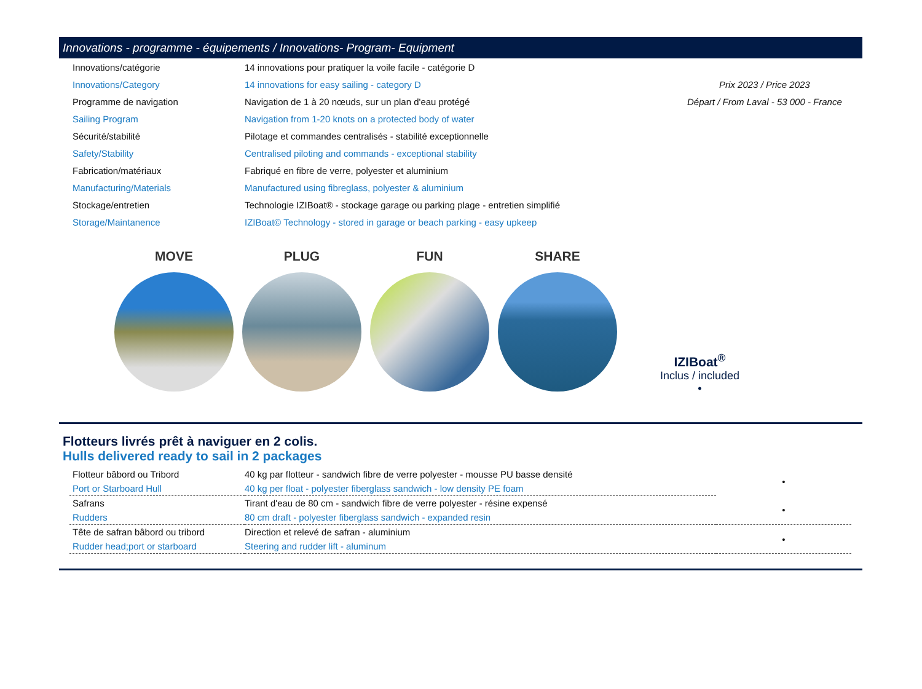Innovations - programme - équipements / Innovations- Program- Equipment
| Innovations/catégorie | 14 innovations pour pratiquer la voile facile - catégorie D | |
| Innovations/Category | 14 innovations for easy sailing - category D | Prix 2023 / Price 2023 |
| Programme de navigation | Navigation de 1 à 20 nœuds, sur un plan d'eau protégé | Départ / From Laval - 53 000 - France |
| Sailing Program | Navigation from 1-20 knots on a protected body of water | |
| Sécurité/stabilité | Pilotage et commandes centralisés - stabilité exceptionnelle | |
| Safety/Stability | Centralised piloting and commands - exceptional stability | |
| Fabrication/matériaux | Fabriqué en fibre de verre, polyester et aluminium | |
| Manufacturing/Materials | Manufactured using fibreglass, polyester & aluminium | |
| Stockage/entretien | Technologie IZIBoat® - stockage garage ou parking plage - entretien simplifié | |
| Storage/Maintanence | IZIBoat© Technology - stored in garage or beach parking - easy upkeep | |
MOVE PLUG FUN SHARE
IZIBoat<sup>®</sup>
Inclus / included
•
Flotteurs livrés prêt à naviguer en 2 colis.
Hulls delivered ready to sail in 2 packages
| Flotteur bâbord ou Tribord | 40 kg par flotteur - sandwich fibre de verre polyester - mousse PU basse densité | • |
| Port or Starboard Hull | 40 kg per float - polyester fiberglass sandwich - low density PE foam | |
| Safrans | Tirant d'eau de 80 cm - sandwich fibre de verre polyester - résine expensé | • |
| Rudders | 80 cm draft - polyester fiberglass sandwich - expanded resin | |
| Tête de safran bâbord ou tribord | Direction et relevé de safran - aluminium | • |
| Rudder head;port or starboard | Steering and rudder lift - aluminum | |